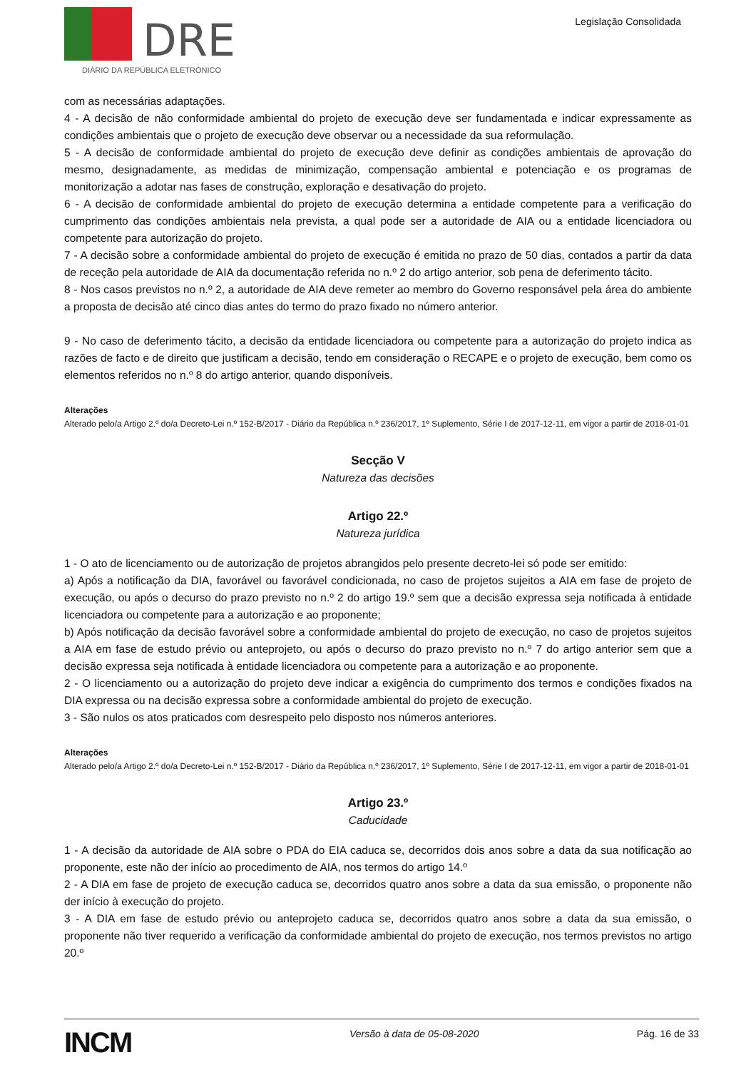DRE
DIÁRIO DA REPÚBLICA ELETRÓNICO
Legislação Consolidada
com as necessárias adaptações.
4 - A decisão de não conformidade ambiental do projeto de execução deve ser fundamentada e indicar expressamente as condições ambientais que o projeto de execução deve observar ou a necessidade da sua reformulação.
5 - A decisão de conformidade ambiental do projeto de execução deve definir as condições ambientais de aprovação do mesmo, designadamente, as medidas de minimização, compensação ambiental e potenciação e os programas de monitorização a adotar nas fases de construção, exploração e desativação do projeto.
6 - A decisão de conformidade ambiental do projeto de execução determina a entidade competente para a verificação do cumprimento das condições ambientais nela prevista, a qual pode ser a autoridade de AIA ou a entidade licenciadora ou competente para autorização do projeto.
7 - A decisão sobre a conformidade ambiental do projeto de execução é emitida no prazo de 50 dias, contados a partir da data de receção pela autoridade de AIA da documentação referida no n.º 2 do artigo anterior, sob pena de deferimento tácito.
8 - Nos casos previstos no n.º 2, a autoridade de AIA deve remeter ao membro do Governo responsável pela área do ambiente a proposta de decisão até cinco dias antes do termo do prazo fixado no número anterior.
9 - No caso de deferimento tácito, a decisão da entidade licenciadora ou competente para a autorização do projeto indica as razões de facto e de direito que justificam a decisão, tendo em consideração o RECAPE e o projeto de execução, bem como os elementos referidos no n.º 8 do artigo anterior, quando disponíveis.
Alterações
Alterado pelo/a Artigo 2.º do/a Decreto-Lei n.º 152-B/2017 - Diário da República n.º 236/2017, 1º Suplemento, Série I de 2017-12-11, em vigor a partir de 2018-01-01
Secção V
Natureza das decisões
Artigo 22.º
Natureza jurídica
1 - O ato de licenciamento ou de autorização de projetos abrangidos pelo presente decreto-lei só pode ser emitido:
a) Após a notificação da DIA, favorável ou favorável condicionada, no caso de projetos sujeitos a AIA em fase de projeto de execução, ou após o decurso do prazo previsto no n.º 2 do artigo 19.º sem que a decisão expressa seja notificada à entidade licenciadora ou competente para a autorização e ao proponente;
b) Após notificação da decisão favorável sobre a conformidade ambiental do projeto de execução, no caso de projetos sujeitos a AIA em fase de estudo prévio ou anteprojeto, ou após o decurso do prazo previsto no n.º 7 do artigo anterior sem que a decisão expressa seja notificada à entidade licenciadora ou competente para a autorização e ao proponente.
2 - O licenciamento ou a autorização do projeto deve indicar a exigência do cumprimento dos termos e condições fixados na DIA expressa ou na decisão expressa sobre a conformidade ambiental do projeto de execução.
3 - São nulos os atos praticados com desrespeito pelo disposto nos números anteriores.
Alterações
Alterado pelo/a Artigo 2.º do/a Decreto-Lei n.º 152-B/2017 - Diário da República n.º 236/2017, 1º Suplemento, Série I de 2017-12-11, em vigor a partir de 2018-01-01
Artigo 23.º
Caducidade
1 - A decisão da autoridade de AIA sobre o PDA do EIA caduca se, decorridos dois anos sobre a data da sua notificação ao proponente, este não der início ao procedimento de AIA, nos termos do artigo 14.º
2 - A DIA em fase de projeto de execução caduca se, decorridos quatro anos sobre a data da sua emissão, o proponente não der início à execução do projeto.
3 - A DIA em fase de estudo prévio ou anteprojeto caduca se, decorridos quatro anos sobre a data da sua emissão, o proponente não tiver requerido a verificação da conformidade ambiental do projeto de execução, nos termos previstos no artigo 20.º
INCM Versão à data de 05-08-2020 Pág. 16 de 33